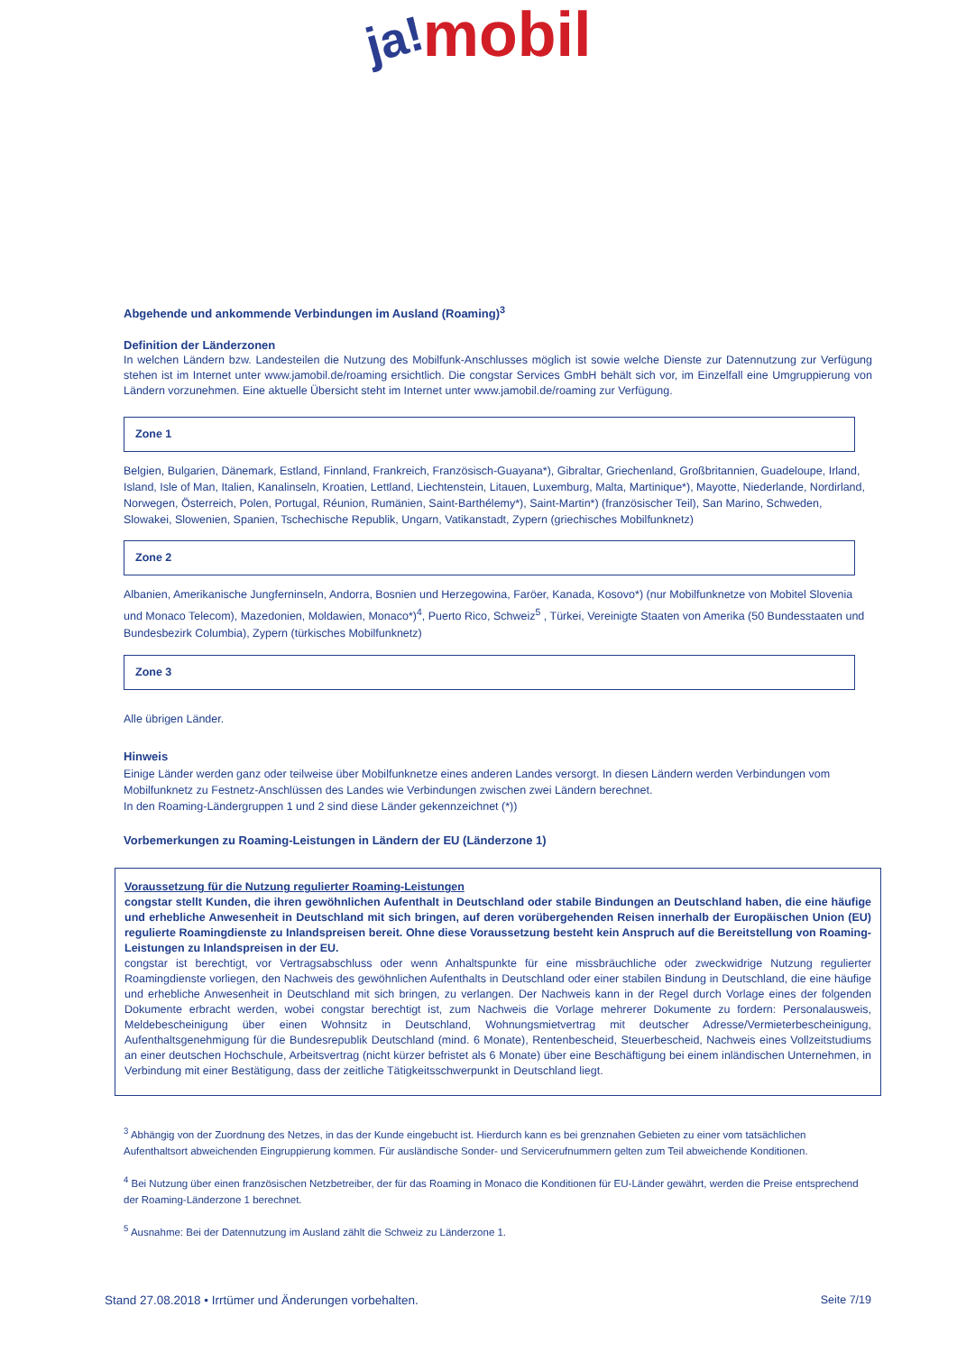ja!mobil
Abgehende und ankommende Verbindungen im Ausland (Roaming)<sup>3</sup>
Definition der Länderzonen
In welchen Ländern bzw. Landesteilen die Nutzung des Mobilfunk-Anschlusses möglich ist sowie welche Dienste zur Datennutzung zur Verfügung stehen ist im Internet unter www.jamobil.de/roaming ersichtlich. Die congstar Services GmbH behält sich vor, im Einzelfall eine Umgruppierung von Ländern vorzunehmen. Eine aktuelle Übersicht steht im Internet unter www.jamobil.de/roaming zur Verfügung.
Zone 1
Belgien, Bulgarien, Dänemark, Estland, Finnland, Frankreich, Französisch-Guayana*), Gibraltar, Griechenland, Großbritannien, Guadeloupe, Irland, Island, Isle of Man, Italien, Kanalinseln, Kroatien, Lettland, Liechtenstein, Litauen, Luxemburg, Malta, Martinique*), Mayotte, Niederlande, Nordirland, Norwegen, Österreich, Polen, Portugal, Réunion, Rumänien, Saint-Barthélemy*), Saint-Martin*) (französischer Teil), San Marino, Schweden, Slowakei, Slowenien, Spanien, Tschechische Republik, Ungarn, Vatikanstadt, Zypern (griechisches Mobilfunknetz)
Zone 2
Albanien, Amerikanische Jungferninseln, Andorra, Bosnien und Herzegowina, Faröer, Kanada, Kosovo*) (nur Mobilfunknetze von Mobitel Slovenia und Monaco Telecom), Mazedonien, Moldawien, Monaco*)<sup>4</sup>, Puerto Rico, Schweiz<sup>5</sup> , Türkei, Vereinigte Staaten von Amerika (50 Bundesstaaten und Bundesbezirk Columbia), Zypern (türkisches Mobilfunknetz)
Zone 3
Alle übrigen Länder.
Hinweis
Einige Länder werden ganz oder teilweise über Mobilfunknetze eines anderen Landes versorgt. In diesen Ländern werden Verbindungen vom Mobilfunknetz zu Festnetz-Anschlüssen des Landes wie Verbindungen zwischen zwei Ländern berechnet.
In den Roaming-Ländergruppen 1 und 2 sind diese Länder gekennzeichnet (*))
Vorbemerkungen zu Roaming-Leistungen in Ländern der EU (Länderzone 1)
Voraussetzung für die Nutzung regulierter Roaming-Leistungen
congstar stellt Kunden, die ihren gewöhnlichen Aufenthalt in Deutschland oder stabile Bindungen an Deutschland haben, die eine häufige und erhebliche Anwesenheit in Deutschland mit sich bringen, auf deren vorübergehenden Reisen innerhalb der Europäischen Union (EU) regulierte Roamingdienste zu Inlandspreisen bereit. Ohne diese Voraussetzung besteht kein Anspruch auf die Bereitstellung von Roaming-Leistungen zu Inlandspreisen in der EU.
congstar ist berechtigt, vor Vertragsabschluss oder wenn Anhaltspunkte für eine missbräuchliche oder zweckwidrige Nutzung regulierter Roamingdienste vorliegen, den Nachweis des gewöhnlichen Aufenthalts in Deutschland oder einer stabilen Bindung in Deutschland, die eine häufige und erhebliche Anwesenheit in Deutschland mit sich bringen, zu verlangen. Der Nachweis kann in der Regel durch Vorlage eines der folgenden Dokumente erbracht werden, wobei congstar berechtigt ist, zum Nachweis die Vorlage mehrerer Dokumente zu fordern: Personalausweis, Meldebescheinigung über einen Wohnsitz in Deutschland, Wohnungsmietvertrag mit deutscher Adresse/Vermieterbescheinigung, Aufenthaltsgenehmigung für die Bundesrepublik Deutschland (mind. 6 Monate), Rentenbescheid, Steuerbescheid, Nachweis eines Vollzeitstudiums an einer deutschen Hochschule, Arbeitsvertrag (nicht kürzer befristet als 6 Monate) über eine Beschäftigung bei einem inländischen Unternehmen, in Verbindung mit einer Bestätigung, dass der zeitliche Tätigkeitsschwerpunkt in Deutschland liegt.
<sup>3</sup> Abhängig von der Zuordnung des Netzes, in das der Kunde eingebucht ist. Hierdurch kann es bei grenznahen Gebieten zu einer vom tatsächlichen Aufenthaltsort abweichenden Eingruppierung kommen. Für ausländische Sonder- und Servicerufnummern gelten zum Teil abweichende Konditionen.
<sup>4</sup> Bei Nutzung über einen französischen Netzbetreiber, der für das Roaming in Monaco die Konditionen für EU-Länder gewährt, werden die Preise entsprechend der Roaming-Länderzone 1 berechnet.
<sup>5</sup> Ausnahme: Bei der Datennutzung im Ausland zählt die Schweiz zu Länderzone 1.
Stand 27.08.2018 • Irrtümer und Änderungen vorbehalten. Seite 7/19